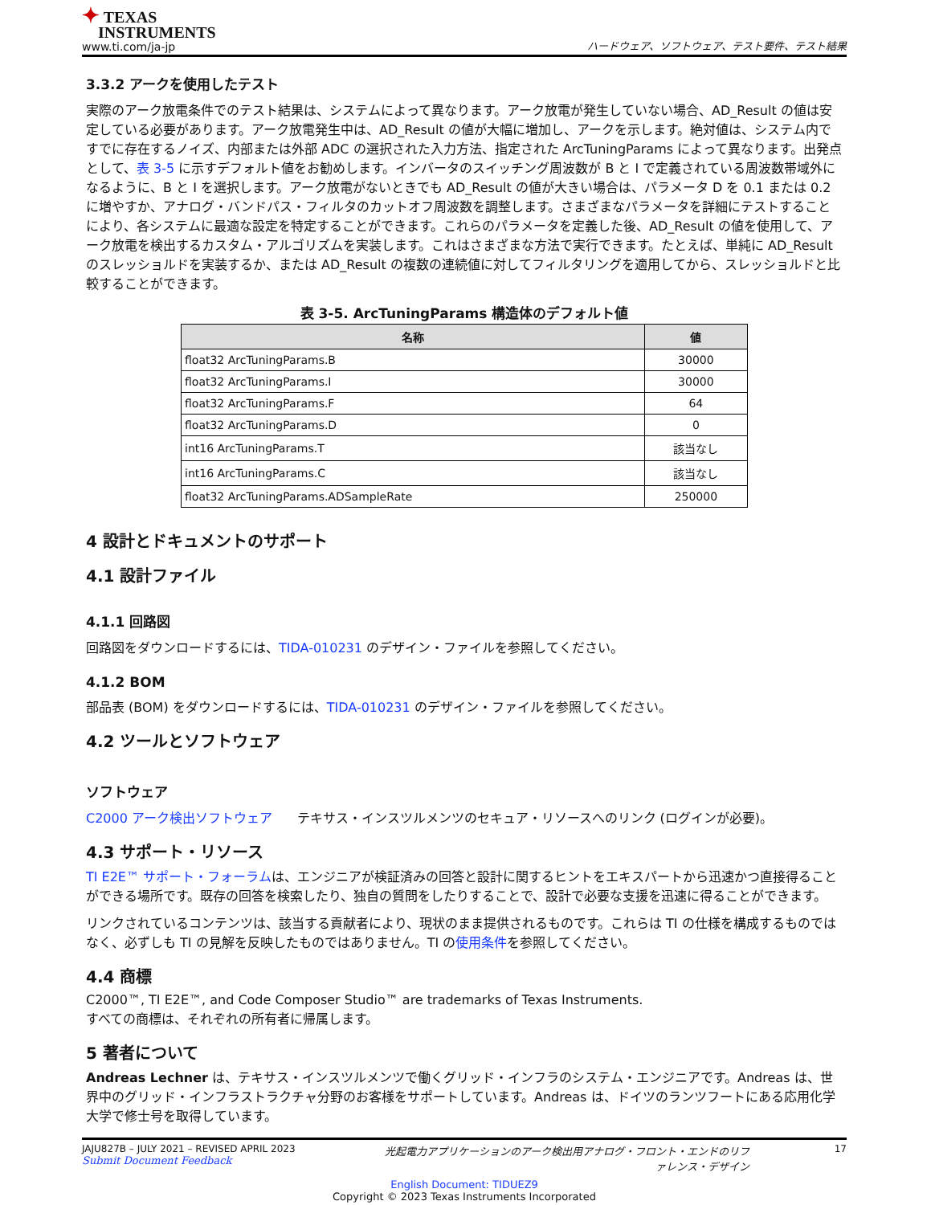✦ TEXAS
INSTRUMENTS
www.ti.com/ja-jp
ハードウェア、ソフトウェア、テスト要件、テスト結果
3.3.2 アークを使用したテスト
実際のアーク放電条件でのテスト結果は、システムによって異なります。アーク放電が発生していない場合、AD_Result の値は安定している必要があります。アーク放電発生中は、AD_Result の値が大幅に増加し、アークを示します。絶対値は、システム内ですでに存在するノイズ、内部または外部 ADC の選択された入力方法、指定された ArcTuningParams によって異なります。出発点として、表 3-5 に示すデフォルト値をお勧めします。インバータのスイッチング周波数が B と I で定義されている周波数帯域外になるように、B と I を選択します。アーク放電がないときでも AD_Result の値が大きい場合は、パラメータ D を 0.1 または 0.2 に増やすか、アナログ・バンドパス・フィルタのカットオフ周波数を調整します。さまざまなパラメータを詳細にテストすることにより、各システムに最適な設定を特定することができます。これらのパラメータを定義した後、AD_Result の値を使用して、アーク放電を検出するカスタム・アルゴリズムを実装します。これはさまざまな方法で実行できます。たとえば、単純に AD_Result のスレッショルドを実装するか、または AD_Result の複数の連続値に対してフィルタリングを適用してから、スレッショルドと比較することができます。
表 3-5. ArcTuningParams 構造体のデフォルト値
| 名称 | 値 |
| --- | --- |
| float32 ArcTuningParams.B | 30000 |
| float32 ArcTuningParams.I | 30000 |
| float32 ArcTuningParams.F | 64 |
| float32 ArcTuningParams.D | 0 |
| int16 ArcTuningParams.T | 該当なし |
| int16 ArcTuningParams.C | 該当なし |
| float32 ArcTuningParams.ADSampleRate | 250000 |
4 設計とドキュメントのサポート
4.1 設計ファイル
4.1.1 回路図
回路図をダウンロードするには、TIDA-010231 のデザイン・ファイルを参照してください。
4.1.2 BOM
部品表 (BOM) をダウンロードするには、TIDA-010231 のデザイン・ファイルを参照してください。
4.2 ツールとソフトウェア
ソフトウェア
C2000 アーク検出ソフトウェア テキサス・インスツルメンツのセキュア・リソースへのリンク (ログインが必要)。
4.3 サポート・リソース
TI E2E™ サポート・フォーラムは、エンジニアが検証済みの回答と設計に関するヒントをエキスパートから迅速かつ直接得ることができる場所です。既存の回答を検索したり、独自の質問をしたりすることで、設計で必要な支援を迅速に得ることができます。
リンクされているコンテンツは、該当する貢献者により、現状のまま提供されるものです。これらは TI の仕様を構成するものではなく、必ずしも TI の見解を反映したものではありません。TI の使用条件を参照してください。
4.4 商標
C2000™, TI E2E™, and Code Composer Studio™ are trademarks of Texas Instruments.
すべての商標は、それぞれの所有者に帰属します。
5 著者について
Andreas Lechner は、テキサス・インスツルメンツで働くグリッド・インフラのシステム・エンジニアです。Andreas は、世界中のグリッド・インフラストラクチャ分野のお客様をサポートしています。Andreas は、ドイツのランツフートにある応用化学大学で修士号を取得しています。
JAJU827B – JULY 2021 – REVISED APRIL 2023
Submit Document Feedback
光起電力アプリケーションのアーク検出用アナログ・フロント・エンドのリファレンス・デザイン
17
English Document: TIDUEZ9
Copyright © 2023 Texas Instruments Incorporated